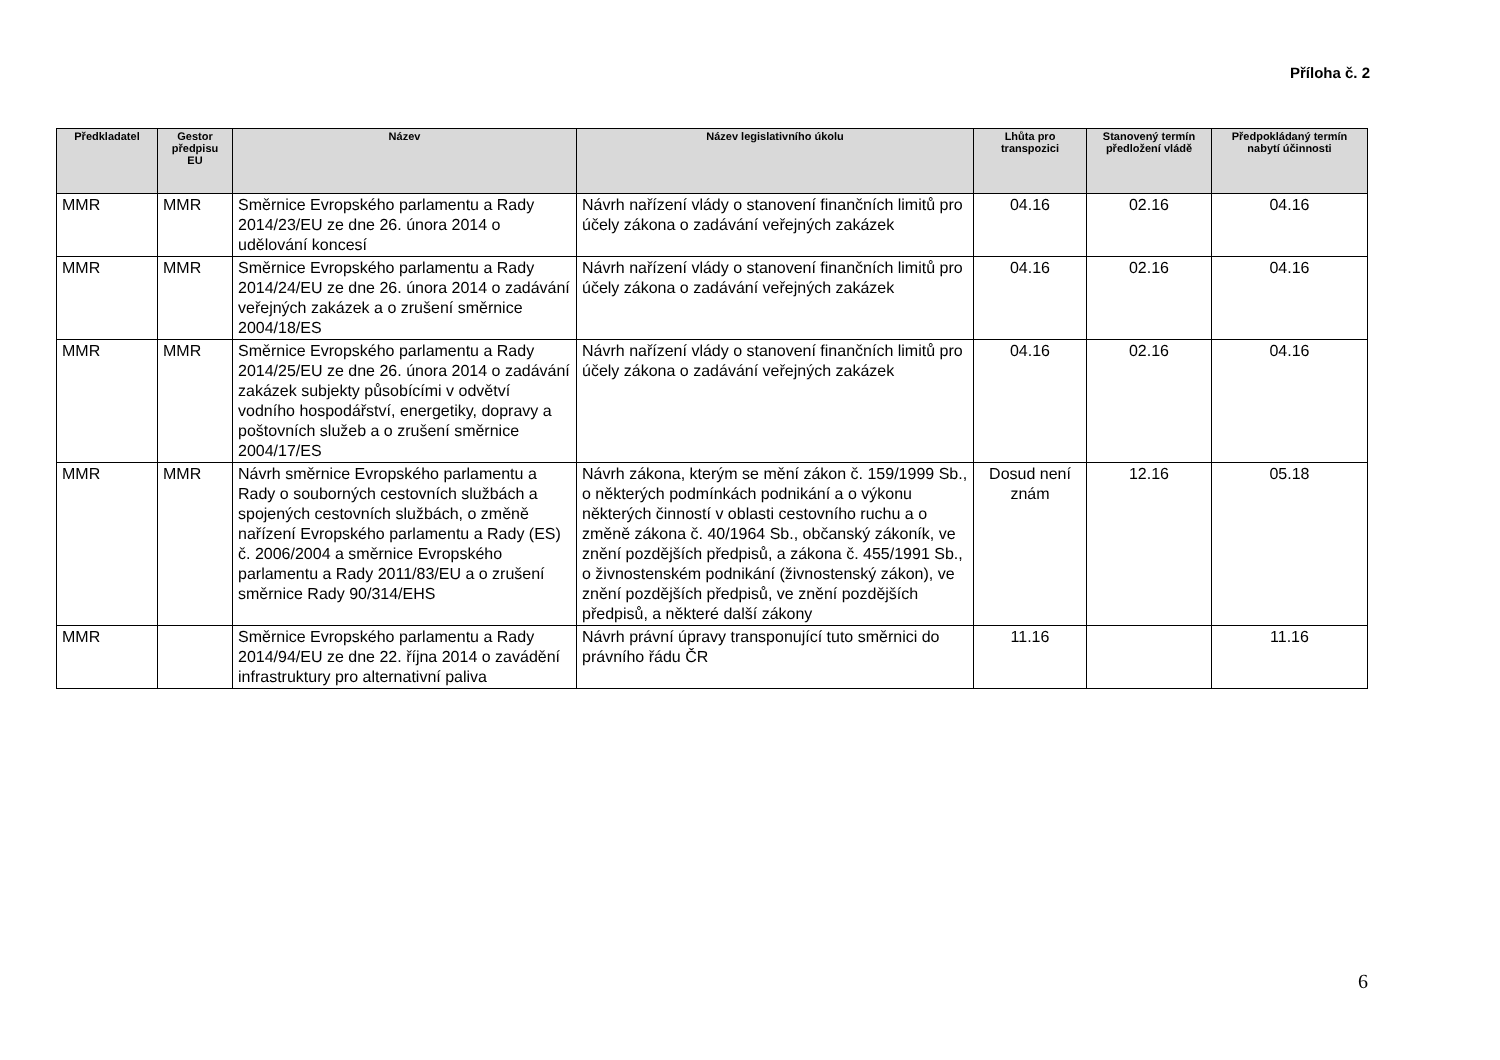Příloha č. 2
| Předkladatel | Gestor předpisu EU | Název | Název legislativního úkolu | Lhůta pro transpozici | Stanovený termín předložení vládě | Předpokládaný termín nabytí účinnosti |
| --- | --- | --- | --- | --- | --- | --- |
| MMR | MMR | Směrnice Evropského parlamentu a Rady 2014/23/EU ze dne 26. února 2014 o udělování koncesí | Návrh nařízení vlády o stanovení finančních limitů pro účely zákona o zadávání veřejných zakázek | 04.16 | 02.16 | 04.16 |
| MMR | MMR | Směrnice Evropského parlamentu a Rady 2014/24/EU ze dne 26. února 2014 o zadávání veřejných zakázek a o zrušení směrnice 2004/18/ES | Návrh nařízení vlády o stanovení finančních limitů pro účely zákona o zadávání veřejných zakázek | 04.16 | 02.16 | 04.16 |
| MMR | MMR | Směrnice Evropského parlamentu a Rady 2014/25/EU ze dne 26. února 2014 o zadávání zakázek subjekty působícími v odvětví vodního hospodářství, energetiky, dopravy a poštovních služeb a o zrušení směrnice 2004/17/ES | Návrh nařízení vlády o stanovení finančních limitů pro účely zákona o zadávání veřejných zakázek | 04.16 | 02.16 | 04.16 |
| MMR | MMR | Návrh směrnice Evropského parlamentu a Rady o souborných cestovních službách a spojených cestovních službách, o změně nařízení Evropského parlamentu a Rady (ES) č. 2006/2004 a směrnice Evropského parlamentu a Rady 2011/83/EU a o zrušení směrnice Rady 90/314/EHS | Návrh zákona, kterým se mění zákon č. 159/1999 Sb., o některých podmínkách podnikání a o výkonu některých činností v oblasti cestovního ruchu a o změně zákona č. 40/1964 Sb., občanský zákoník, ve znění pozdějších předpisů, a zákona č. 455/1991 Sb., o živnostenském podnikání (živnostenský zákon), ve znění pozdějších předpisů, ve znění pozdějších předpisů, a některé další zákony | Dosud není znám | 12.16 | 05.18 |
| MMR | | Směrnice Evropského parlamentu a Rady 2014/94/EU ze dne 22. října 2014 o zavádění infrastruktury pro alternativní paliva | Návrh právní úpravy transponující tuto směrnici do právního řádu ČR | 11.16 | | 11.16 |
6